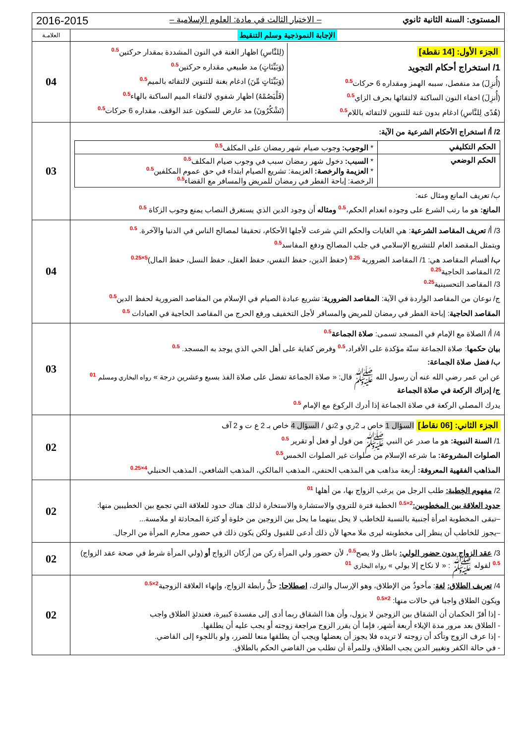| المستوى: السنة الثانية ثانوي – الاختبار الثالث في مادة: العلوم الإسلامية – 2016-2015 | |
| الإجابة النموذجية وسلم التنقيط | العلامـة |
| الجزء الأول: [14 نقطة] 1/ استخراج أحكام التجويد (أُنزِلَ) مد منفصل، سببه الهمز ومقداره 6 حركات 0.5 (أُنزِلَ) اخفاء النون الساكنة لالتقائها بحرف الزاي 0.5 (هُدًى لِلنَّاسِ) ادغام بدون غنة للتنوين لالتقائه باللام 0.5 (لِلنَّاسِ) اظهار الغنة في النون المشددة بمقدار حركتين 0.5 (وَبَيِّنَاتٍ) مد طبيعي مقداره حركتين 0.5 (وَبَيِّنَاتٍ مِّنَ) ادغام بغنة للتنوين لالتقائه بالميم 0.5 (فَلْيَصُمْهُ) اظهار شفوي لالتقاء الميم الساكنة بالهاء 0.5 (تَشْكُرُونَ) مد عارض للسكون عند الوقف، مقداره 6 حركات 0.5 | 04 |
| 2/ أ/ استخراج الأحكام الشرعية من الآية: / الحكم التكليفي / * الوجوب: وجوب صيام شهر رمضان على المكلف 0.5 / / الحكم الوضعي / * السبب: دخول شهر رمضان سبب في وجوب صيام المكلف 0.5 * العزيمة والرخصة: العزيمة: تشريع الصيام ابتداء في حق عموم المكلفين 0.5 الرخصة: إباحة الفطر في رمضان للمريض والمسافر مع القضاء 0.5 / ب/ تعريف المانع ومثال عنه: المانع: هو ما رتب الشرع على وجوده انعدام الحكم، 0.5 ومثاله أن وجود الدين الذي يستغرق النصاب يمنع وجوب الزكاة 0.5 | 03 |
| 3/ أ/ تعريف المقاصد الشرعية : هي الغايات والحكم التي شرعت لأجلها الأحكام، تحقيقا لمصالح الناس في الدنيا والآخرة. 0.5 ويتمثل المقصد العام للتشريع الإسلامي في جلب المصالح ودفع المفاسد 0.5 ب/ أقسام المقاصد هي: 1/ المقاصد الضرورية 0.25 (حفظ الدين، حفظ النفس، حفظ العقل، حفظ النسل، حفظ المال) 5×0.25 2/ المقاصد الحاجية 0.25 3/ المقاصد التحسينية 0.25 ج/ نوعان من المقاصد الواردة في الآية: المقاصد الضرورية : تشريع عبادة الصيام في الإسلام من المقاصد الضرورية لحفظ الدين 0.5 المقاصد الحاجية : إباحة الفطر في رمضان للمريض والمسافر لأجل التخفيف ورفع الحرج من المقاصد الحاجية في العبادات 0.5 | 04 |
| 4/ أ/ الصلاة مع الإمام في المسجد تسمى: صلاة الجماعة 0.5 بيان حكمها : صلاة الجماعة سنّة مؤكدة على الأفراد، 0.5 وفرض كفاية على أهل الحي الذي يوجد به المسجد. 0.5 ب/ فضل صلاة الجماعة: عن ابن عمر رضي الله عنه أن رسول الله ﷺ قال: « صلاة الجماعة تفضل على صلاة الفذ بسبع وعشرين درجة » رواه البخاري ومسلم 01 ج/ إدراك الركعة في صلاة الجماعة يدرك المصلي الركعة في صلاة الجماعة إذا أدرك الركوع مع الإمام 0.5 | 03 |
| الجزء الثاني: [06 نقاط] السؤال 1 خاص بـ 2ري و 2تق / السؤال 4 خاص بـ 2 ع ت و 2 آف 1/ السنة النبوية: هو ما صدر عن النبي ﷺ من قول أو فعل أو تقرير 0.5 الصلوات المشروعة: ما شرعه الإسلام من صلوات غير الصلوات الخمس 0.5 المذاهب الفقهية المعروفة: أربعة مذاهب هي المذهب الحنفي، المذهب المالكي، المذهب الشافعي، المذهب الحنبلي 4×0.25 | 02 |
| 2/ مفهوم الخِطبة: طلب الرجل من يرغب الزواج بها، من أهلها 01 حدود العلاقة بين المخطوبين: 2×0.5 الخطبة فترة للتروي والاستشارة والاستخارة لذلك هناك حدود للعلاقة التي تجمع بين الخطيبين منها: –تبقى المخطوبة امرأة أجنبية بالنسبة للخاطب لا يحل بينهما ما يحل بين الزوجين من خلوة أو كثرة المحادثة او ملامسة... –يجوز للخاطب أن ينظر إلى مخطوبته ليرى ملا محها لأن ذلك أدعى للقبول ولكن يكون ذلك في حضور محارم المرأة من الرجال. | 02 |
| 3/ عقد الزواج بدون حضور الولي: باطل ولا يصح 0.5 ، لأن حضور ولي المرأة ركن من أركان الزواج أو (ولي المرأة شرط في صحة عقد الزواج) 0.5 لقوله ﷺ : « لا نكاح إلا بولي » رواه البخاري 01 | 02 |
| 4/ تعريف الطلاق: لغة : مأخوذٌ من الإطلاق، وهو الإرسال والترك، اصطلاحا: حلُّ رابطة الزواج، وإنهاء العلاقة الزوجية 2×0.5 ويكون الطلاق واجبا في حالات منها: 2×0.5 - إذا أقرّ الحكمان أن الشقاق بين الزوجين لا يزول، وأن هذا الشقاق ربما أدى إلى مفسدة كبيرة، فعندئذٍ الطلاق واجب - الطلاق بعد مرور مدة الإيلاء أربعة أشهر، فإما أن يقرر الزوج مراجعة زوجته أو يجب عليه أن يطلقها. - إذا عرف الزوج وتأكد أن زوجته لا تريده فلا يجوز أن يعضلها ويجب أن يطلقها منعا للضرر، ولو باللجوء إلى القاضي. - في حالة الكفر وتغيير الدين يجب الطلاق، وللمرأة أن تطلب من القاضي الحكم بالطلاق. | 02 |